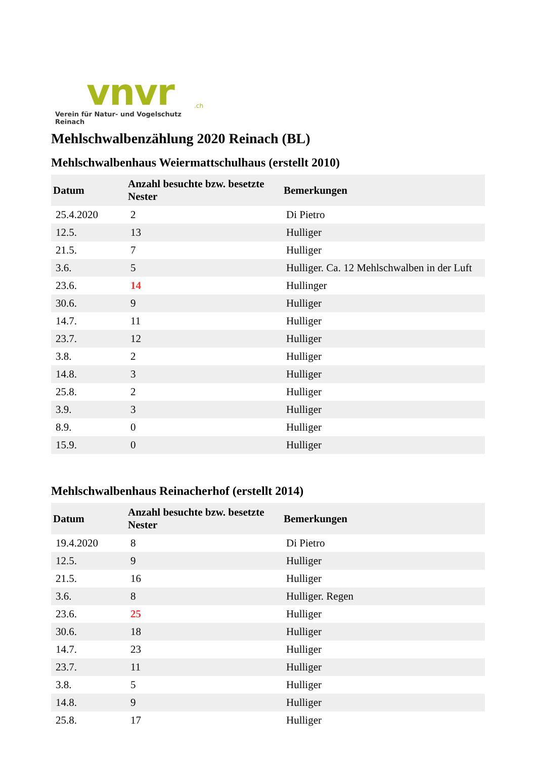vnvr.ch
Verein für Natur- und Vogelschutz Reinach
Mehlschwalbenzählung 2020 Reinach (BL)
Mehlschwalbenhaus Weiermattschulhaus (erstellt 2010)
| Datum | Anzahl besuchte bzw. besetzte Nester | Bemerkungen |
| --- | --- | --- |
| 25.4.2020 | 2 | Di Pietro |
| 12.5. | 13 | Hulliger |
| 21.5. | 7 | Hulliger |
| 3.6. | 5 | Hulliger. Ca. 12 Mehlschwalben in der Luft |
| 23.6. | 14 | Hullinger |
| 30.6. | 9 | Hulliger |
| 14.7. | 11 | Hulliger |
| 23.7. | 12 | Hulliger |
| 3.8. | 2 | Hulliger |
| 14.8. | 3 | Hulliger |
| 25.8. | 2 | Hulliger |
| 3.9. | 3 | Hulliger |
| 8.9. | 0 | Hulliger |
| 15.9. | 0 | Hulliger |
Mehlschwalbenhaus Reinacherhof (erstellt 2014)
| Datum | Anzahl besuchte bzw. besetzte Nester | Bemerkungen |
| --- | --- | --- |
| 19.4.2020 | 8 | Di Pietro |
| 12.5. | 9 | Hulliger |
| 21.5. | 16 | Hulliger |
| 3.6. | 8 | Hulliger. Regen |
| 23.6. | 25 | Hulliger |
| 30.6. | 18 | Hulliger |
| 14.7. | 23 | Hulliger |
| 23.7. | 11 | Hulliger |
| 3.8. | 5 | Hulliger |
| 14.8. | 9 | Hulliger |
| 25.8. | 17 | Hulliger |